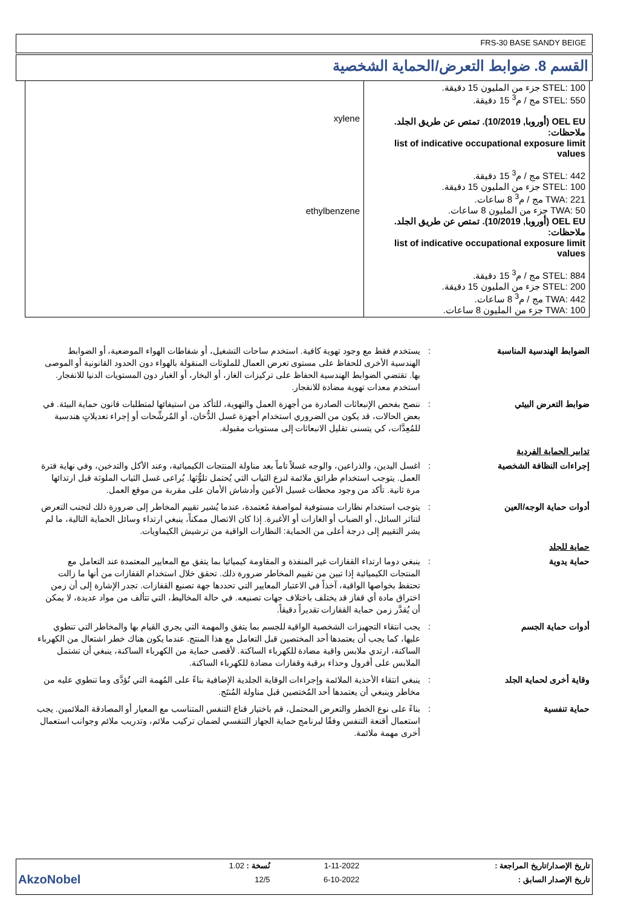FRS-30 BASE SANDY BEIGE
القسم 8. ضوابط التعرض/الحماية الشخصية
| STEL: 100 جزء من المليون 15 دقيقة. STEL: 550 مج / م<sup>3</sup> 15 دقيقة. OEL EU (أوروبا, 10/2019). تمتص عن طريق الجلد. ملاحظات: list of indicative occupational exposure limit values STEL: 442 مج / م<sup>3</sup> 15 دقيقة. STEL: 100 جزء من المليون 15 دقيقة. TWA: 221 مج / م<sup>3</sup> 8 ساعات. TWA: 50 جزء من المليون 8 ساعات. OEL EU (أوروبا, 10/2019). تمتص عن طريق الجلد. ملاحظات: list of indicative occupational exposure limit values STEL: 884 مج / م<sup>3</sup> 15 دقيقة. STEL: 200 جزء من المليون 15 دقيقة. TWA: 442 مج / م<sup>3</sup> 8 ساعات. TWA: 100 جزء من المليون 8 ساعات. | xylene ethylbenzene |
الضوابط الهندسية المناسبة : يستخدم فقط مع وجود تهوية كافية. استخدم ساحات التشغيل، أو شفاطات الهواء الموضعية، أو الضوابط الهندسية الأخرى للحفاظ على مستوى تعرض العمال للملوثات المنقولة بالهواء دون الحدود القانونية أو الموصى بها. تقتضي الضوابط الهندسية الحفاظ على تركيزات الغاز، أو البخار، أو الغبار دون المستويات الدنيا للانفجار. استخدم معدات تهوية مضادة للانفجار.
ضوابط التعرض البيئي : ننصح بفحص الإنبعاثات الصادرة من أجهزة العمل والتهوية، للتأكد من استيفائها لمتطلبات قانون حماية البيئة. في بعض الحالات، قد يكون من الضروري استخدام أجهزة غسل الدُّخان، أو المُرشِّحات أو إجراء تعديلاتٍ هندسية للمُعِدَّات، كي يتسنى تقليل الانبعاثات إلى مستويات مقبولة.
تدابير الحماية الفردية
إجراءات النظافة الشخصية : اغسل اليدين، والذراعين، والوجه غسلاً تاماً بعد مناولة المنتجات الكيميائية، وعند الأكل والتدخين، وفي نهاية فترة العمل. يتوجب استخدام طرائق ملائمة لنزع الثياب التي يُحتمل تلوُّثها. يُراعى غسل الثياب الملوثة قبل ارتدائها مرة ثانية. تأكد من وجود محطات غسيل الأعين وأدشاش الأمان على مقربة من موقع العمل.
أدوات حماية الوجه/العين : يتوجب استخدام نظارات مستوفية لمواصفة مُعتمدة، عندما يُشير تقييم المخاطر إلى ضرورة ذلك لتجنب التعرض لتناثر السائل، أو الضباب أو الغازات أو الأغبرة. إذا كان الاتصال ممكناً، ينبغي ارتداء وسائل الحماية التالية، ما لم يشر التقييم إلى درجة أعلى من الحماية: النظارات الواقية من ترشيش الكيماويات.
حماية للجلد
حماية يدوية : ينبغي دوما ارتداء القفازات غير المنفذة و المقاومة كيميائيا بما يتفق مع المعايير المعتمدة عند التعامل مع المنتجات الكيميائية إذا تبين من تقييم المخاطر ضرورة ذلك. تحقق خلال استخدام القفازات من أنها ما زالت تحتفظ بخواصها الواقية، آخذاً في الاعتبار المعايير التي تحددها جهة تصنيع القفازات. تجدر الإشارة إلى أن زمن اختراق مادة أي قفاز قد يختلف باختلاف جهات تصنيعه. في حالة المخاليط، التي تتألف من مواد عديدة، لا يمكن أن يُقدَّر زمن حماية القفازات تقديراً دقيقاً.
أدوات حماية الجسم : يجب انتقاء التجهيزات الشخصية الواقية للجسم بما يتفق والمهمة التي يجري القيام بها والمخاطر التي تنطوي عليها، كما يجب أن يعتمدها أحد المختصين قبل التعامل مع هذا المنتج. عندما يكون هناك خطر اشتعال من الكهرباء الساكنة، ارتدي ملابس واقية مضادة للكهرباء الساكنة. لأقصى حماية من الكهرباء الساكنة، ينبغي أن تشتمل الملابس على أفرول وحذاء برقبة وقفازات مضادة للكهرباء الساكنة.
وقاية أخرى لحماية الجلد : ينبغي انتقاء الأحذية الملائمة وإجراءات الوقاية الجلدية الإضافية بناءً على المُهمة التي تُؤدَّى وما تنطوي عليه من مخاطر وينبغي أن يعتمدها أحد المُختصين قبل مناولة المُنتَج.
حماية تنفسية : بناءً على نوع الخطر والتعرض المحتمل، قم باختيار قناع التنفس المتناسب مع المعيار أو المصادقة الملائمين. يجب استعمال أقنعة التنفس وفقًا لبرنامج حماية الجهاز التنفسي لضمان تركيب ملائم، وتدريب ملائم وجوانب استعمال أخرى مهمة ملائمة.
| تاريخ الإصدار/تاريخ المراجعة : | 1-11-2022 | نُسخة : 1.02 | |
| تاريخ الإصدار السابق : | 6-10-2022 | 12/5 | AkzoNobel |